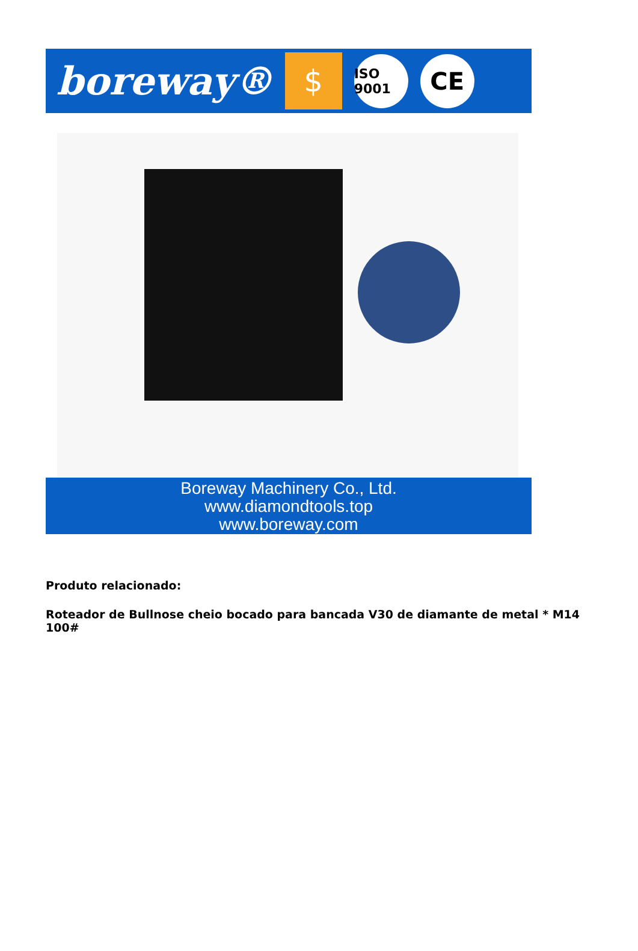boreway®
$
ISO 9001
CE
Boreway Machinery Co., Ltd.
www.diamondtools.top
www.boreway.com
Produto relacionado:
Roteador de Bullnose cheio bocado para bancada V30 de diamante de metal * M14 100#